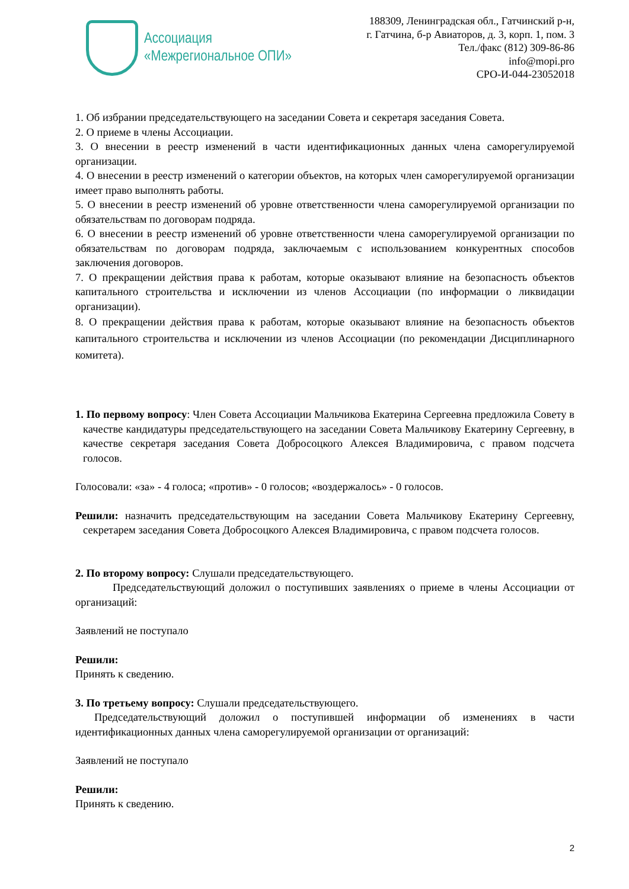Ассоциация
«Межрегиональное ОПИ»
188309, Ленинградская обл., Гатчинский р-н,
г. Гатчина, б-р Авиаторов, д. 3, корп. 1, пом. 3
Тел./факс (812) 309-86-86
info@mopi.pro
СРО-И-044-23052018
1. Об избрании председательствующего на заседании Совета и секретаря заседания Совета.
2. О приеме в члены Ассоциации.
3. О внесении в реестр изменений в части идентификационных данных члена саморегулируемой организации.
4. О внесении в реестр изменений о категории объектов, на которых член саморегулируемой организации имеет право выполнять работы.
5. О внесении в реестр изменений об уровне ответственности члена саморегулируемой организации по обязательствам по договорам подряда.
6. О внесении в реестр изменений об уровне ответственности члена саморегулируемой организации по обязательствам по договорам подряда, заключаемым с использованием конкурентных способов заключения договоров.
7. О прекращении действия права к работам, которые оказывают влияние на безопасность объектов капитального строительства и исключении из членов Ассоциации (по информации о ликвидации организации).
8. О прекращении действия права к работам, которые оказывают влияние на безопасность объектов капитального строительства и исключении из членов Ассоциации (по рекомендации Дисциплинарного комитета).
1. По первому вопросу: Член Совета Ассоциации Мальчикова Екатерина Сергеевна предложила Совету в качестве кандидатуры председательствующего на заседании Совета Мальчикову Екатерину Сергеевну, в качестве секретаря заседания Совета Добросоцкого Алексея Владимировича, с правом подсчета голосов.
Голосовали: «за» - 4 голоса; «против» - 0 голосов; «воздержалось» - 0 голосов.
Решили: назначить председательствующим на заседании Совета Мальчикову Екатерину Сергеевну, секретарем заседания Совета Добросоцкого Алексея Владимировича, с правом подсчета голосов.
2. По второму вопросу: Слушали председательствующего.
Председательствующий доложил о поступивших заявлениях о приеме в члены Ассоциации от организаций:
Заявлений не поступало
Решили:
Принять к сведению.
3. По третьему вопросу: Слушали председательствующего.
Председательствующий доложил о поступившей информации об изменениях в части идентификационных данных члена саморегулируемой организации от организаций:
Заявлений не поступало
Решили:
Принять к сведению.
2